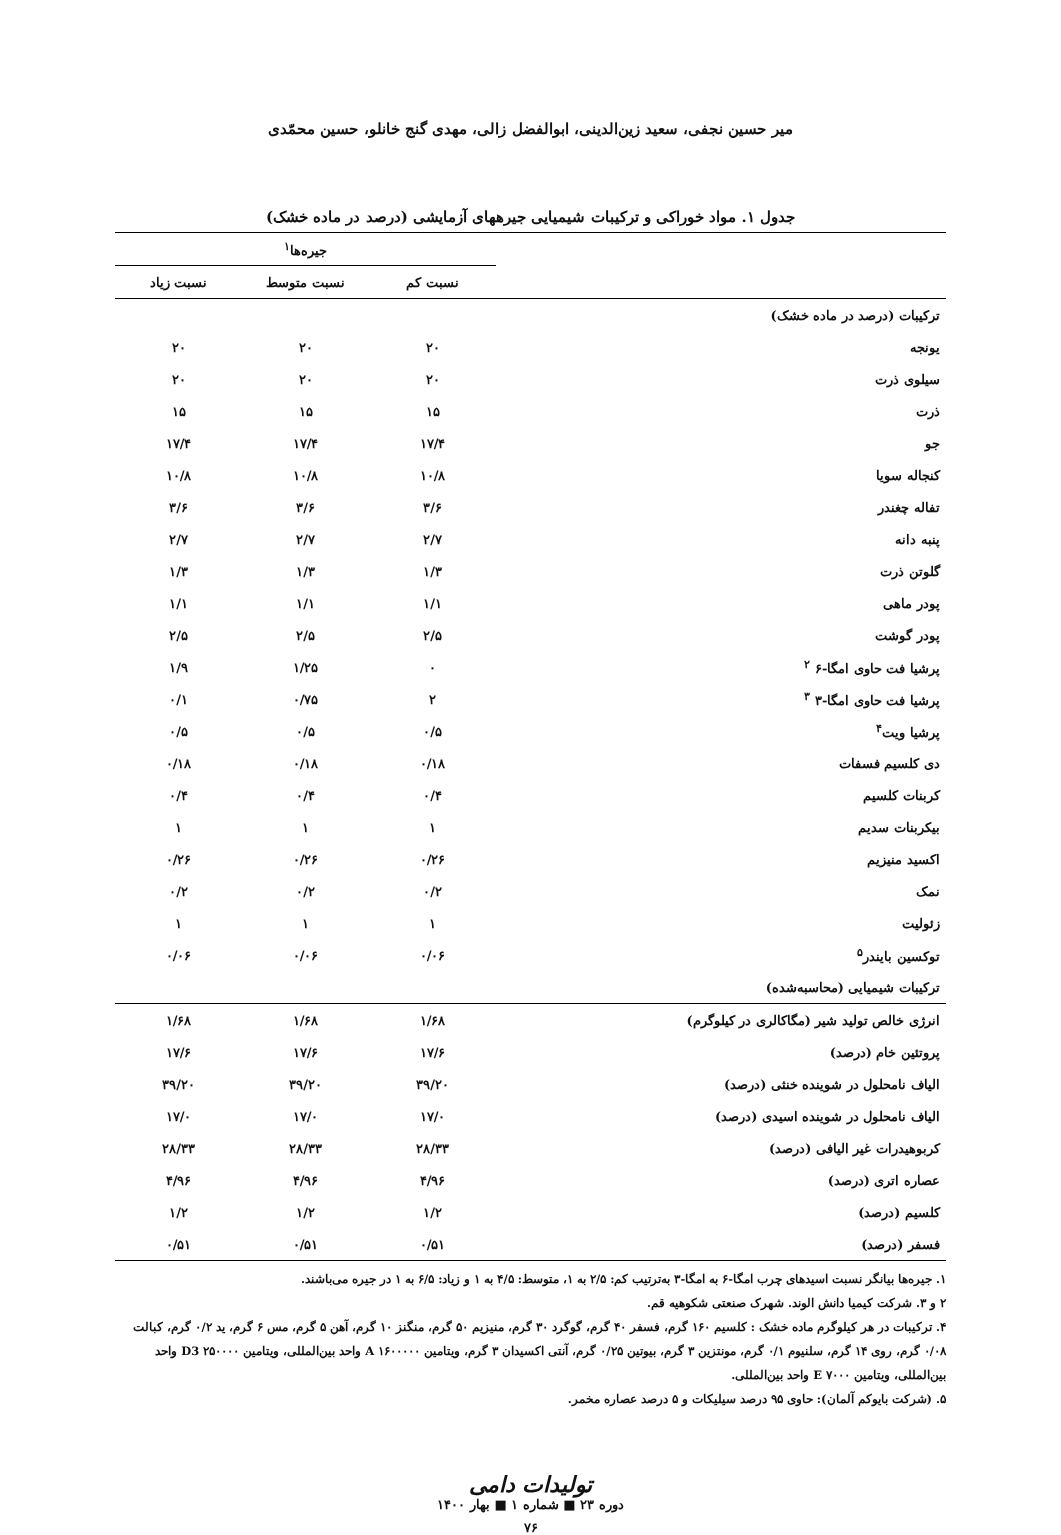میر حسین نجفی، سعید زین‌الدینی، ابوالفضل زالی، مهدی گنج خانلو، حسین محمّدی
جدول ۱. مواد خوراکی و ترکیبات شیمیایی جیرههای آزمایشی (درصد در ماده خشک)
| | جیره‌ها<sup>۱</sup> | | |
| | نسبت کم | نسبت متوسط | نسبت زیاد |
| ترکیبات (درصد در ماده خشک) | | | |
| یونجه | ۲۰ | ۲۰ | ۲۰ |
| سیلوی ذرت | ۲۰ | ۲۰ | ۲۰ |
| ذرت | ۱۵ | ۱۵ | ۱۵ |
| جو | ۱۷/۴ | ۱۷/۴ | ۱۷/۴ |
| کنجاله سویا | ۱۰/۸ | ۱۰/۸ | ۱۰/۸ |
| تفاله چغندر | ۳/۶ | ۳/۶ | ۳/۶ |
| پنبه دانه | ۲/۷ | ۲/۷ | ۲/۷ |
| گلوتن ذرت | ۱/۳ | ۱/۳ | ۱/۳ |
| پودر ماهی | ۱/۱ | ۱/۱ | ۱/۱ |
| پودر گوشت | ۲/۵ | ۲/۵ | ۲/۵ |
| پرشیا فت حاوی امگا-۶ <sup>۲</sup> | ۰ | ۱/۲۵ | ۱/۹ |
| پرشیا فت حاوی امگا-۳ <sup>۳</sup> | ۲ | ۰/۷۵ | ۰/۱ |
| پرشیا ویت<sup>۴</sup> | ۰/۵ | ۰/۵ | ۰/۵ |
| دی کلسیم فسفات | ۰/۱۸ | ۰/۱۸ | ۰/۱۸ |
| کربنات کلسیم | ۰/۴ | ۰/۴ | ۰/۴ |
| بیکربنات سدیم | ۱ | ۱ | ۱ |
| اکسید منیزیم | ۰/۲۶ | ۰/۲۶ | ۰/۲۶ |
| نمک | ۰/۲ | ۰/۲ | ۰/۲ |
| زئولیت | ۱ | ۱ | ۱ |
| توکسین بایندر<sup>۵</sup> | ۰/۰۶ | ۰/۰۶ | ۰/۰۶ |
| ترکیبات شیمیایی (محاسبه‌شده) | | | |
| انرژی خالص تولید شیر (مگاکالری در کیلوگرم) | ۱/۶۸ | ۱/۶۸ | ۱/۶۸ |
| پروتئین خام (درصد) | ۱۷/۶ | ۱۷/۶ | ۱۷/۶ |
| الیاف نامحلول در شوینده خنثی (درصد) | ۳۹/۲۰ | ۳۹/۲۰ | ۳۹/۲۰ |
| الیاف نامحلول در شوینده اسیدی (درصد) | ۱۷/۰ | ۱۷/۰ | ۱۷/۰ |
| کربوهیدرات غیر الیافی (درصد) | ۲۸/۳۳ | ۲۸/۳۳ | ۲۸/۳۳ |
| عصاره اتری (درصد) | ۴/۹۶ | ۴/۹۶ | ۴/۹۶ |
| کلسیم (درصد) | ۱/۲ | ۱/۲ | ۱/۲ |
| فسفر (درصد) | ۰/۵۱ | ۰/۵۱ | ۰/۵۱ |
۱. جیره‌ها بیانگر نسبت اسیدهای چرب امگا-۶ به امگا-۳ به‌ترتیب کم: ۲/۵ به ۱، متوسط: ۴/۵ به ۱ و زیاد: ۶/۵ به ۱ در جیره می‌باشند.
۲ و ۳. شرکت کیمیا دانش الوند. شهرک صنعتی شکوهیه قم.
۴. ترکیبات در هر کیلوگرم ماده خشک : کلسیم ۱۶۰ گرم، فسفر ۴۰ گرم، گوگرد ۳۰ گرم، منیزیم ۵۰ گرم، منگنز ۱۰ گرم، آهن ۵ گرم، مس ۶ گرم، ید ۰/۲ گرم، کبالت ۰/۰۸ گرم، روی ۱۴ گرم، سلنیوم ۰/۱ گرم، مونتزین ۳ گرم، بیوتین ۰/۲۵ گرم، آنتی اکسیدان ۳ گرم، ویتامین A ۱۶۰۰۰۰۰ واحد بین‌المللی، ویتامین D3 ۲۵۰۰۰۰ واحد بین‌المللی، ویتامین E ۷۰۰۰ واحد بین‌المللی.
۵. (شرکت بایوکم آلمان): حاوی ۹۵ درصد سیلیکات و ۵ درصد عصاره مخمر.
تولیدات دامی
دوره ۲۳ ■ شماره ۱ ■ بهار ۱۴۰۰
۷۶